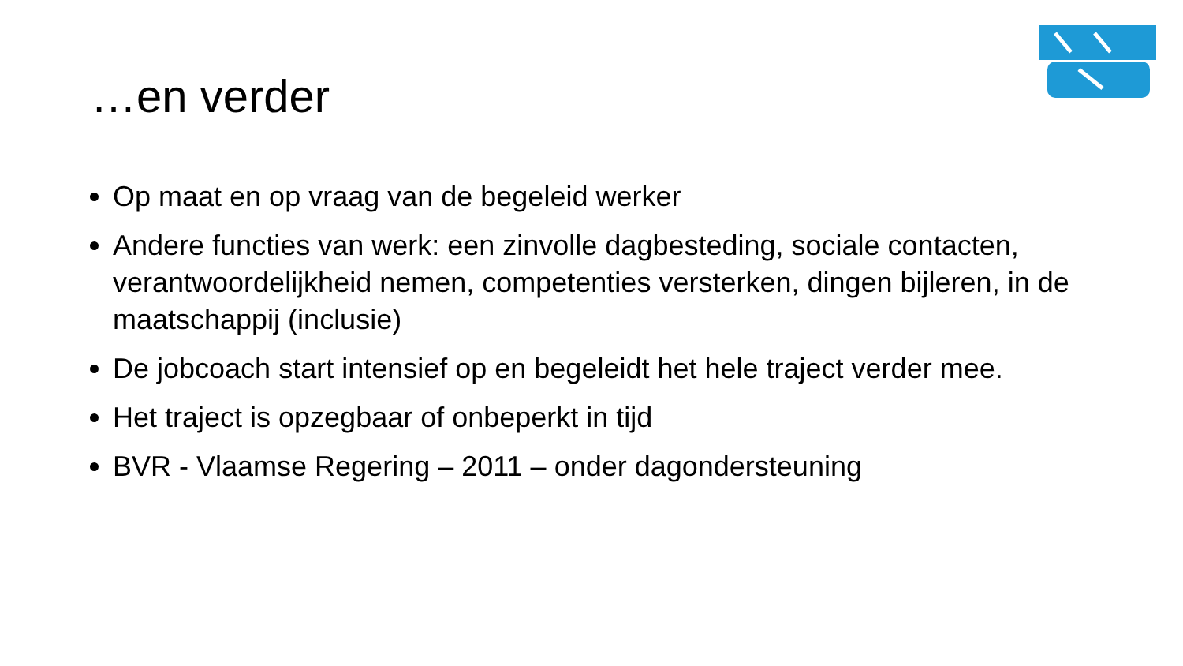…en verder
Op maat en op vraag van de begeleid werker
Andere functies van werk: een zinvolle dagbesteding, sociale contacten, verantwoordelijkheid nemen, competenties versterken, dingen bijleren, in de maatschappij (inclusie)
De jobcoach start intensief op en begeleidt het hele traject verder mee.
Het traject is opzegbaar of onbeperkt in tijd
BVR - Vlaamse Regering – 2011 – onder dagondersteuning